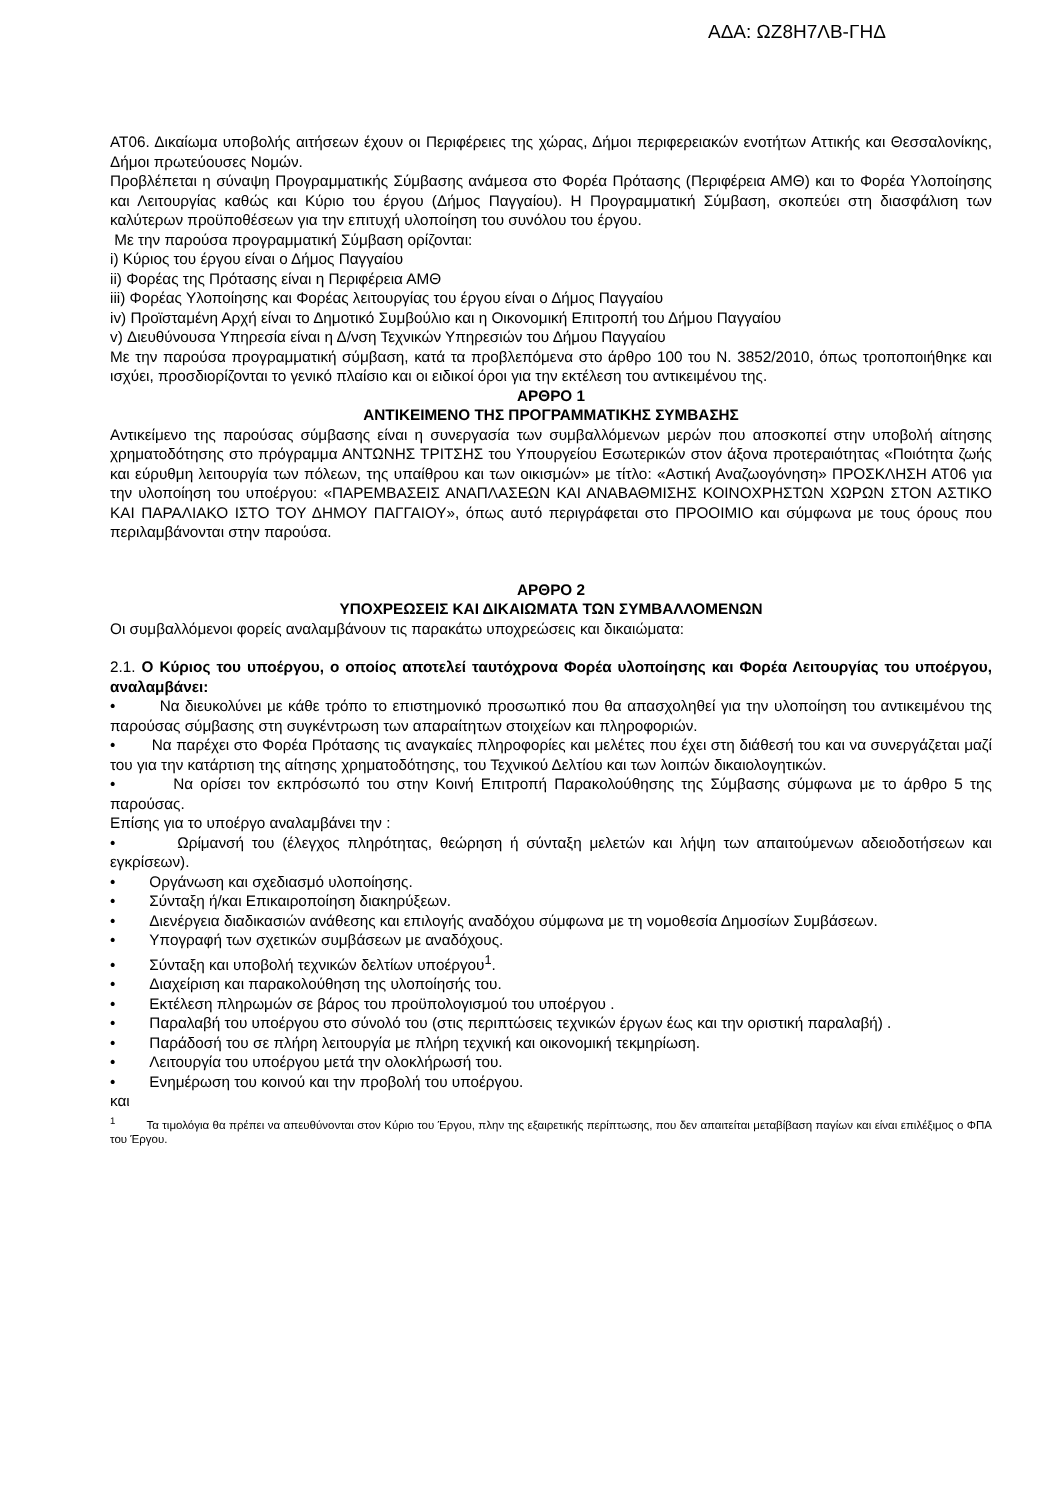ΑΔΑ: ΩΖ8Η7ΛΒ-ΓΗΔ
ΑΤ06. Δικαίωμα υποβολής αιτήσεων έχουν οι Περιφέρειες της χώρας, Δήμοι περιφερειακών ενοτήτων Αττικής και Θεσσαλονίκης, Δήμοι πρωτεύουσες Νομών.
Προβλέπεται η σύναψη Προγραμματικής Σύμβασης ανάμεσα στο Φορέα Πρότασης (Περιφέρεια ΑΜΘ) και το Φορέα Υλοποίησης και Λειτουργίας καθώς και Κύριο του έργου (Δήμος Παγγαίου). Η Προγραμματική Σύμβαση, σκοπεύει στη διασφάλιση των καλύτερων προϋποθέσεων για την επιτυχή υλοποίηση του συνόλου του έργου.
Με την παρούσα προγραμματική Σύμβαση ορίζονται:
i) Κύριος του έργου είναι ο Δήμος Παγγαίου
ii) Φορέας της Πρότασης είναι η Περιφέρεια ΑΜΘ
iii) Φορέας Υλοποίησης και Φορέας λειτουργίας του έργου είναι ο Δήμος Παγγαίου
iv) Προϊσταμένη Αρχή είναι το Δημοτικό Συμβούλιο και η Οικονομική Επιτροπή του Δήμου Παγγαίου
v) Διευθύνουσα Υπηρεσία είναι η Δ/νση Τεχνικών Υπηρεσιών του Δήμου Παγγαίου
Με την παρούσα προγραμματική σύμβαση, κατά τα προβλεπόμενα στο άρθρο 100 του Ν. 3852/2010, όπως τροποποιήθηκε και ισχύει, προσδιορίζονται το γενικό πλαίσιο και οι ειδικοί όροι για την εκτέλεση του αντικειμένου της.
ΑΡΘΡΟ 1
ΑΝΤΙΚΕΙΜΕΝΟ ΤΗΣ ΠΡΟΓΡΑΜΜΑΤΙΚΗΣ ΣΥΜΒΑΣΗΣ
Αντικείμενο της παρούσας σύμβασης είναι η συνεργασία των συμβαλλόμενων μερών που αποσκοπεί στην υποβολή αίτησης χρηματοδότησης στο πρόγραμμα ΑΝΤΩΝΗΣ ΤΡΙΤΣΗΣ του Υπουργείου Εσωτερικών στον άξονα προτεραιότητας «Ποιότητα ζωής και εύρυθμη λειτουργία των πόλεων, της υπαίθρου και των οικισμών» με τίτλο: «Αστική Αναζωογόνηση» ΠΡΟΣΚΛΗΣΗ ΑΤ06 για την υλοποίηση του υποέργου: «ΠΑΡΕΜΒΑΣΕΙΣ ΑΝΑΠΛΑΣΕΩΝ ΚΑΙ ΑΝΑΒΑΘΜΙΣΗΣ ΚΟΙΝΟΧΡΗΣΤΩΝ ΧΩΡΩΝ ΣΤΟΝ ΑΣΤΙΚΟ ΚΑΙ ΠΑΡΑΛΙΑΚΟ ΙΣΤΟ ΤΟΥ ΔΗΜΟΥ ΠΑΓΓΑΙΟΥ», όπως αυτό περιγράφεται στο ΠΡΟΟΙΜΙΟ και σύμφωνα με τους όρους που περιλαμβάνονται στην παρούσα.
ΑΡΘΡΟ 2
ΥΠΟΧΡΕΩΣΕΙΣ ΚΑΙ ΔΙΚΑΙΩΜΑΤΑ ΤΩΝ ΣΥΜΒΑΛΛΟΜΕΝΩΝ
Οι συμβαλλόμενοι φορείς αναλαμβάνουν τις παρακάτω υποχρεώσεις και δικαιώματα:
2.1. Ο Κύριος του υποέργου, ο οποίος αποτελεί ταυτόχρονα Φορέα υλοποίησης και Φορέα Λειτουργίας του υποέργου, αναλαμβάνει:
• Να διευκολύνει με κάθε τρόπο το επιστημονικό προσωπικό που θα απασχοληθεί για την υλοποίηση του αντικειμένου της παρούσας σύμβασης στη συγκέντρωση των απαραίτητων στοιχείων και πληροφοριών.
• Να παρέχει στο Φορέα Πρότασης τις αναγκαίες πληροφορίες και μελέτες που έχει στη διάθεσή του και να συνεργάζεται μαζί του για την κατάρτιση της αίτησης χρηματοδότησης, του Τεχνικού Δελτίου και των λοιπών δικαιολογητικών.
• Να ορίσει τον εκπρόσωπό του στην Κοινή Επιτροπή Παρακολούθησης της Σύμβασης σύμφωνα με το άρθρο 5 της παρούσας.
Επίσης για το υποέργο αναλαμβάνει την :
• Ωρίμανσή του (έλεγχος πληρότητας, θεώρηση ή σύνταξη μελετών και λήψη των απαιτούμενων αδειοδοτήσεων και εγκρίσεων).
• Οργάνωση και σχεδιασμό υλοποίησης.
• Σύνταξη ή/και Επικαιροποίηση διακηρύξεων.
• Διενέργεια διαδικασιών ανάθεσης και επιλογής αναδόχου σύμφωνα με τη νομοθεσία Δημοσίων Συμβάσεων.
• Υπογραφή των σχετικών συμβάσεων με αναδόχους.
• Σύνταξη και υποβολή τεχνικών δελτίων υποέργου<sup>1</sup>.
• Διαχείριση και παρακολούθηση της υλοποίησής του.
• Εκτέλεση πληρωμών σε βάρος του προϋπολογισμού του υποέργου .
• Παραλαβή του υποέργου στο σύνολό του (στις περιπτώσεις τεχνικών έργων έως και την οριστική παραλαβή) .
• Παράδοσή του σε πλήρη λειτουργία με πλήρη τεχνική και οικονομική τεκμηρίωση.
• Λειτουργία του υποέργου μετά την ολοκλήρωσή του.
• Ενημέρωση του κοινού και την προβολή του υποέργου.
και
<sup>1</sup> Τα τιμολόγια θα πρέπει να απευθύνονται στον Κύριο του Έργου, πλην της εξαιρετικής περίπτωσης, που δεν απαιτείται μεταβίβαση παγίων και είναι επιλέξιμος ο ΦΠΑ του Έργου.